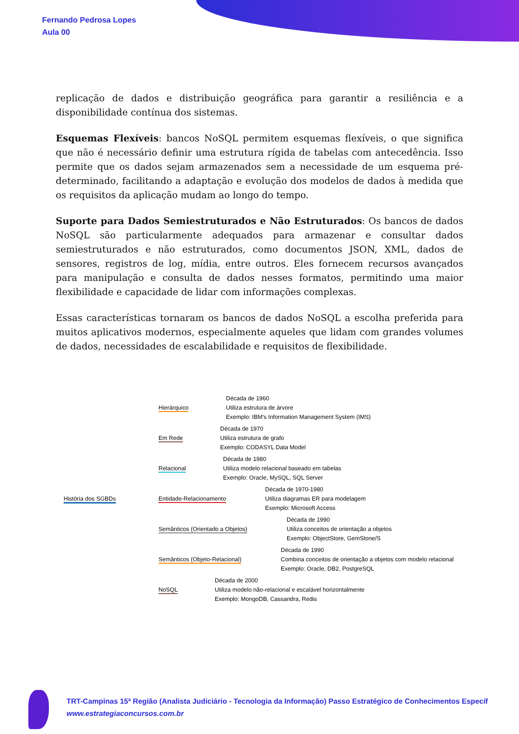Fernando Pedrosa Lopes
Aula 00
replicação de dados e distribuição geográfica para garantir a resiliência e a disponibilidade contínua dos sistemas.
Esquemas Flexíveis: bancos NoSQL permitem esquemas flexíveis, o que significa que não é necessário definir uma estrutura rígida de tabelas com antecedência. Isso permite que os dados sejam armazenados sem a necessidade de um esquema pré-determinado, facilitando a adaptação e evolução dos modelos de dados à medida que os requisitos da aplicação mudam ao longo do tempo.
Suporte para Dados Semiestruturados e Não Estruturados: Os bancos de dados NoSQL são particularmente adequados para armazenar e consultar dados semiestruturados e não estruturados, como documentos JSON, XML, dados de sensores, registros de log, mídia, entre outros. Eles fornecem recursos avançados para manipulação e consulta de dados nesses formatos, permitindo uma maior flexibilidade e capacidade de lidar com informações complexas.
Essas características tornaram os bancos de dados NoSQL a escolha preferida para muitos aplicativos modernos, especialmente aqueles que lidam com grandes volumes de dados, necessidades de escalabilidade e requisitos de flexibilidade.
História dos SGBDs
Hierárquico
Década de 1960
Utiliza estrutura de árvore
Exemplo: IBM's Information Management System (IMS)
Em Rede
Década de 1970
Utiliza estrutura de grafo
Exemplo: CODASYL Data Model
Relacional
Década de 1980
Utiliza modelo relacional baseado em tabelas
Exemplo: Oracle, MySQL, SQL Server
Entidade-Relacionamento
Década de 1970-1980
Utiliza diagramas ER para modelagem
Exemplo: Microsoft Access
Semânticos (Orientado a Objetos)
Década de 1990
Utiliza conceitos de orientação a objetos
Exemplo: ObjectStore, GemStone/S
Semânticos (Objeto-Relacional)
Década de 1990
Combina conceitos de orientação a objetos com modelo relacional
Exemplo: Oracle, DB2, PostgreSQL
NoSQL
Década de 2000
Utiliza modelo não-relacional e escalável horizontalmente
Exemplo: MongoDB, Cassandra, Redis
TRT-Campinas 15ª Região (Analista Judiciário - Tecnologia da Informação) Passo Estratégico de Conhecimentos Específ
www.estrategiaconcursos.com.br